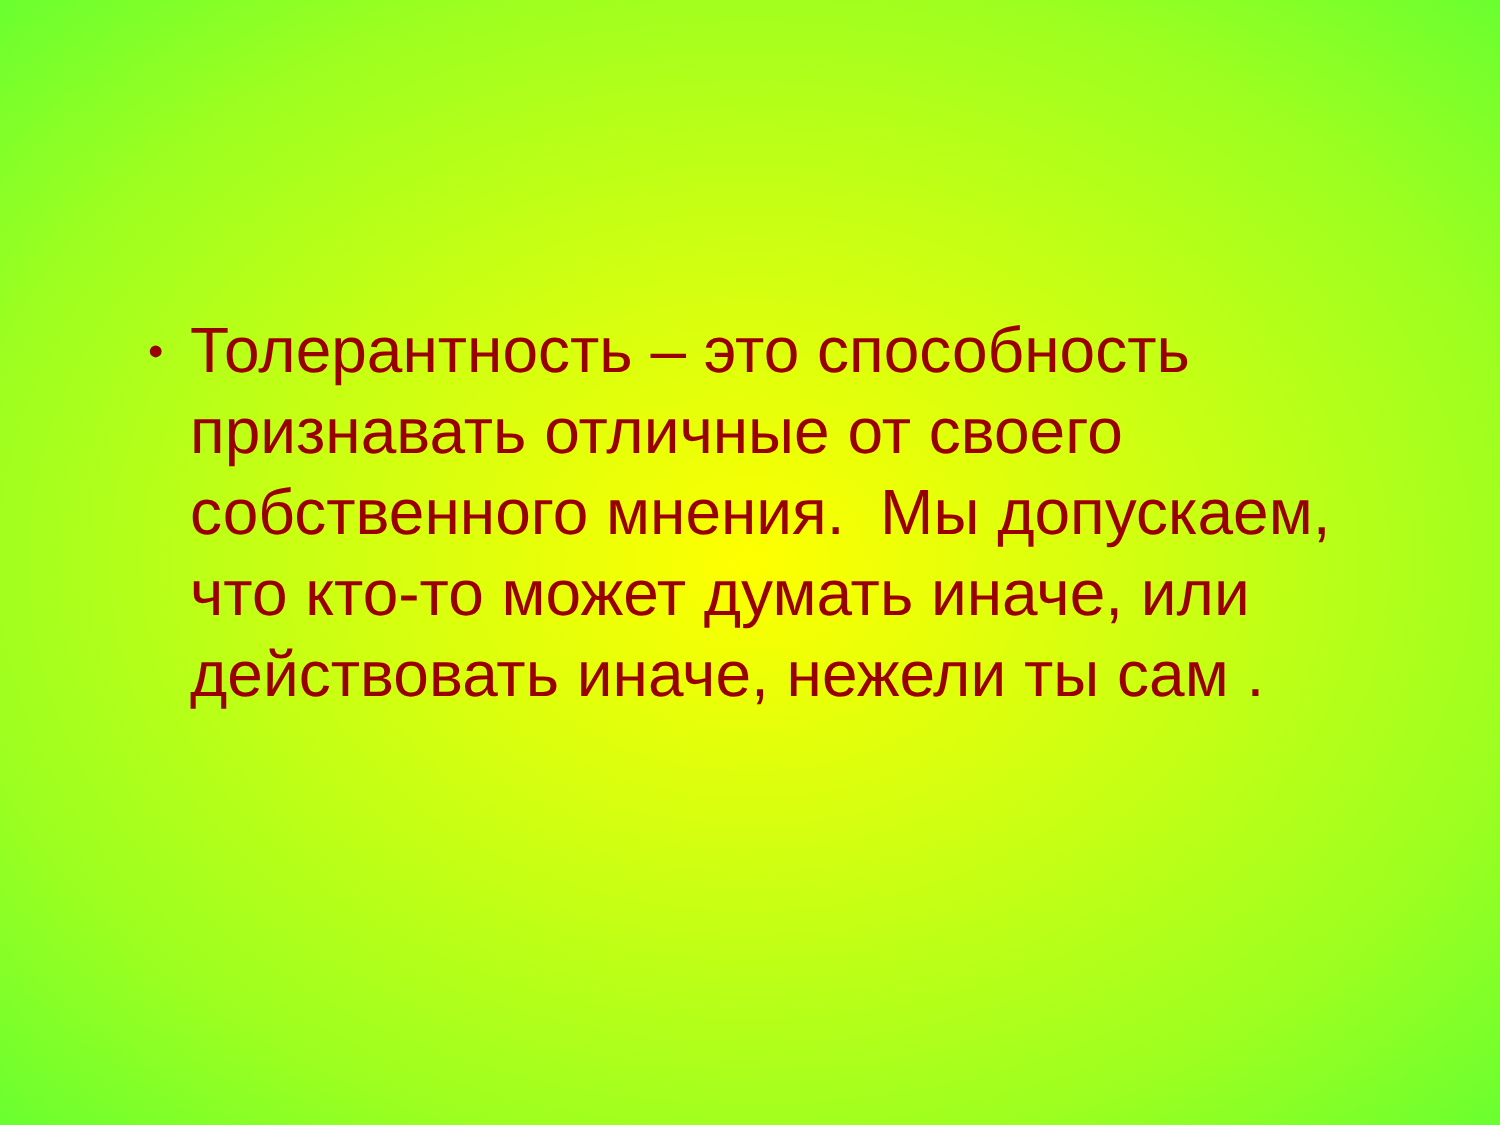• Толерантность – это способность признавать отличные от своего собственного мнения. Мы допускаем, что кто-то может думать иначе, или действовать иначе, нежели ты сам .